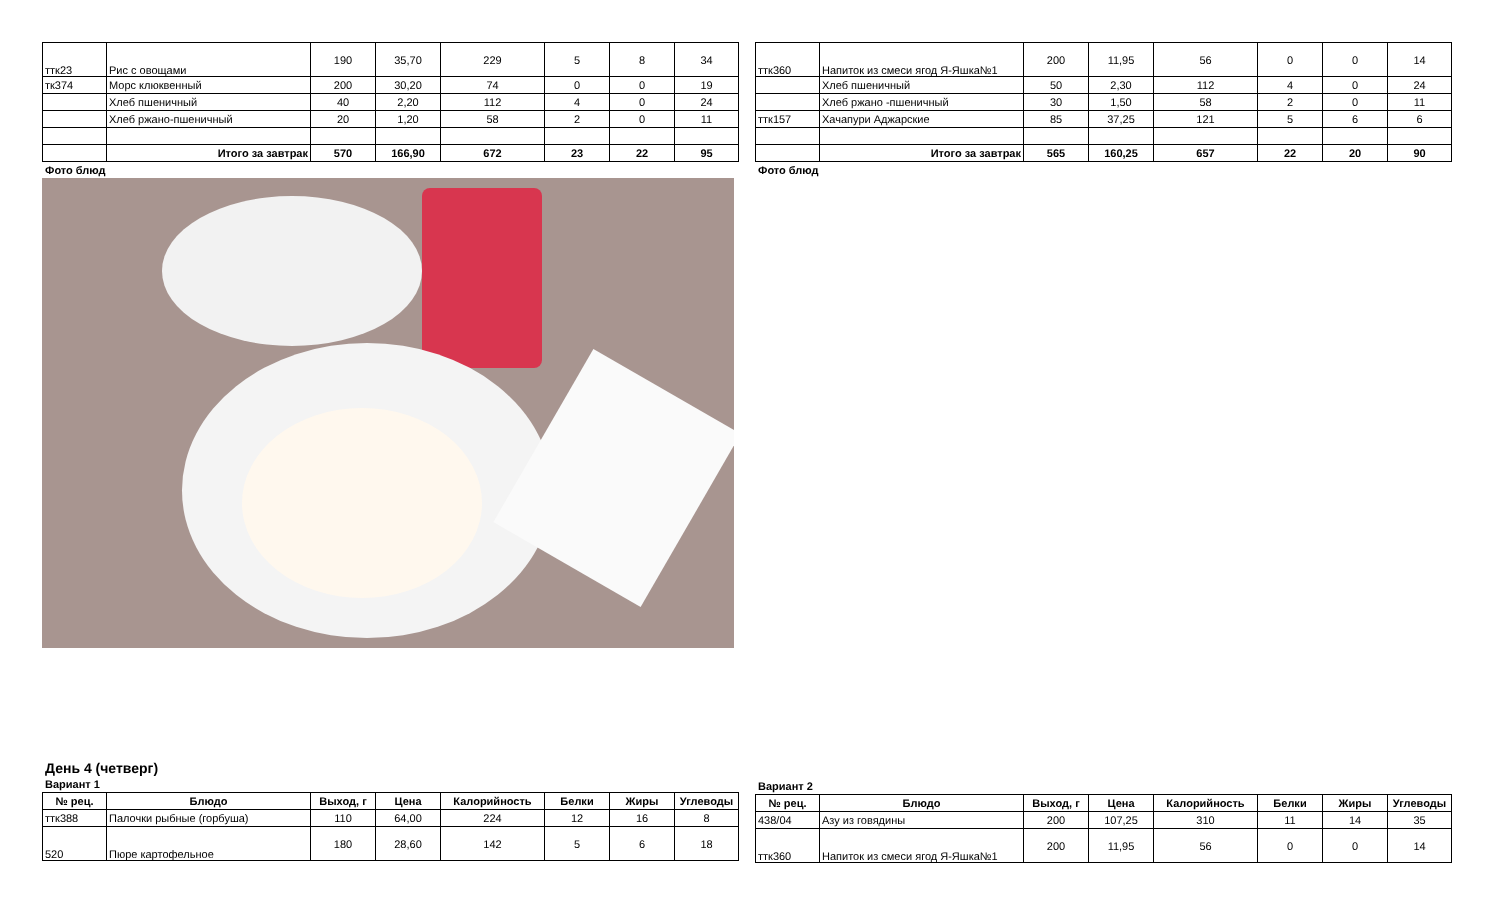| ттк23 | Рис с овощами | 190 | 35,70 | 229 | 5 | 8 | 34 |
| тк374 | Морс клюквенный | 200 | 30,20 | 74 | 0 | 0 | 19 |
| | Хлеб пшеничный | 40 | 2,20 | 112 | 4 | 0 | 24 |
| | Хлеб ржано-пшеничный | 20 | 1,20 | 58 | 2 | 0 | 11 |
| | Итого за завтрак | 570 | 166,90 | 672 | 23 | 22 | 95 |
Фото блюд
| ттк360 | Напиток из смеси ягод Я-Яшка№1 | 200 | 11,95 | 56 | 0 | 0 | 14 |
| | Хлеб пшеничный | 50 | 2,30 | 112 | 4 | 0 | 24 |
| | Хлеб ржано -пшеничный | 30 | 1,50 | 58 | 2 | 0 | 11 |
| ттк157 | Хачапури Аджарские | 85 | 37,25 | 121 | 5 | 6 | 6 |
| | Итого за завтрак | 565 | 160,25 | 657 | 22 | 20 | 90 |
Фото блюд
День 4 (четверг)
Вариант 1
| № рец. | Блюдо | Выход, г | Цена | Калорийность | Белки | Жиры | Углеводы |
| --- | --- | --- | --- | --- | --- | --- | --- |
| ттк388 | Палочки рыбные (горбуша) | 110 | 64,00 | 224 | 12 | 16 | 8 |
| 520 | Пюре картофельное | 180 | 28,60 | 142 | 5 | 6 | 18 |
Вариант 2
| № рец. | Блюдо | Выход, г | Цена | Калорийность | Белки | Жиры | Углеводы |
| --- | --- | --- | --- | --- | --- | --- | --- |
| 438/04 | Азу из говядины | 200 | 107,25 | 310 | 11 | 14 | 35 |
| ттк360 | Напиток из смеси ягод Я-Яшка№1 | 200 | 11,95 | 56 | 0 | 0 | 14 |